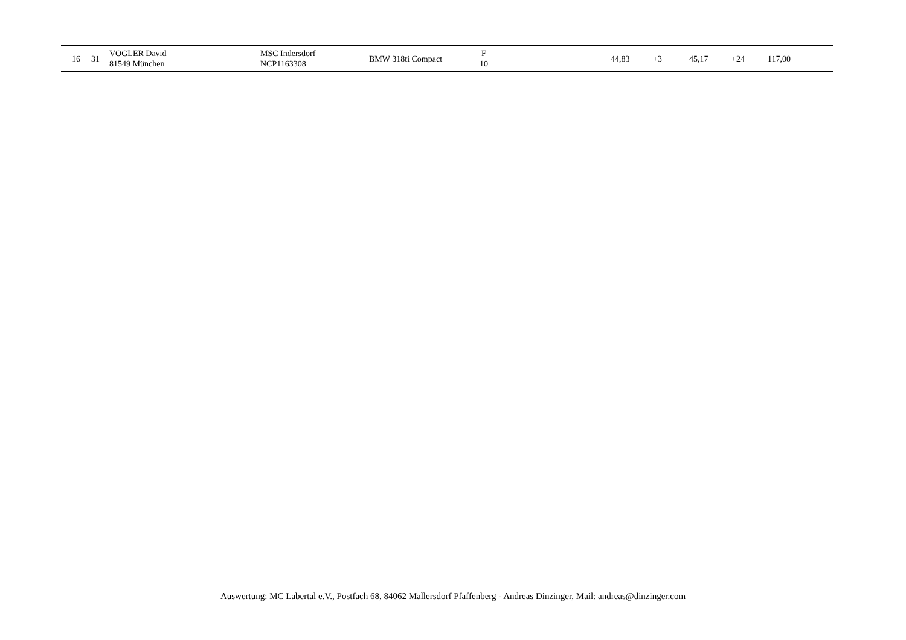| 16 | 31 | VOGLER David 81549 München | MSC Indersdorf NCP1163308 | BMW 318ti Compact | F 10 | | 44,83 | +3 | 45,17 | +24 | 117,00 |
Auswertung: MC Labertal e.V., Postfach 68, 84062 Mallersdorf Pfaffenberg - Andreas Dinzinger, Mail: andreas@dinzinger.com